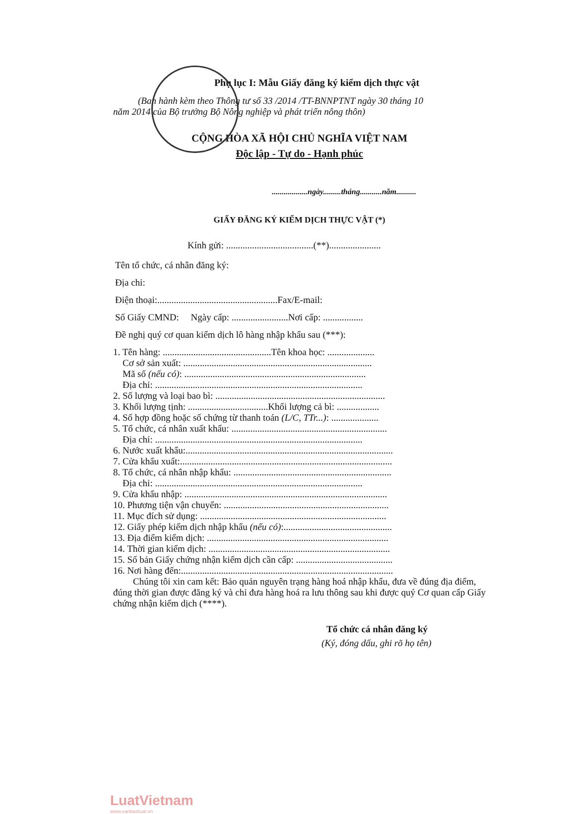Phụ lục I: Mẫu Giấy đăng ký kiểm dịch thực vật
(Ban hành kèm theo Thông tư số 33 /2014 /TT-BNNPTNT ngày 30 tháng 10
năm 2014 của Bộ trưởng Bộ Nông nghiệp và phát triển nông thôn)
CỘNG HÒA XÃ HỘI CHỦ NGHĨA VIỆT NAM
Độc lập - Tự do - Hạnh phúc
..................ngày.........tháng...........năm..........
GIẤY ĐĂNG KÝ KIỂM DỊCH THỰC VẬT (*)
Kính gửi: .....................................(**)......................
Tên tổ chức, cá nhân đăng ký:
Địa chỉ:
Điện thoại:...................................................Fax/E-mail:
Số Giấy CMND: Ngày cấp: ........................Nơi cấp: .................
Đề nghị quý cơ quan kiểm dịch lô hàng nhập khẩu sau (***):
1. Tên hàng: ..............................................Tên khoa học: ....................
Cơ sở sản xuất: ................................................................................
Mã số (nếu có): .............................................................................
Địa chỉ: ........................................................................................
2. Số lượng và loại bao bì: ........................................................................
3. Khối lượng tịnh: ..................................Khối lượng cả bì: ..................
4. Số hợp đồng hoặc số chứng từ thanh toán (L/C, TTr...): ....................
5. Tổ chức, cá nhân xuất khẩu: ..................................................................
Địa chỉ: ........................................................................................
6. Nước xuất khẩu:........................................................................................
7. Cửa khẩu xuất:..........................................................................................
8. Tổ chức, cá nhân nhập khẩu: ...................................................................
Địa chỉ: ........................................................................................
9. Cửa khẩu nhập: ......................................................................................
10. Phương tiện vận chuyển: ......................................................................
11. Mục đích sử dụng: ...............................................................................
12. Giấy phép kiểm dịch nhập khẩu (nếu có):..............................................
13. Địa điểm kiểm dịch: .............................................................................
14. Thời gian kiểm dịch: .............................................................................
15. Số bản Giấy chứng nhận kiểm dịch cần cấp: .........................................
16. Nơi hàng đến:..........................................................................................
Chúng tôi xin cam kết: Bảo quản nguyên trạng hàng hoá nhập khẩu, đưa về đúng địa điểm, đúng thời gian được đăng ký và chỉ đưa hàng hoá ra lưu thông sau khi được quý Cơ quan cấp Giấy chứng nhận kiểm dịch (****).
Tổ chức cá nhân đăng ký
(Ký, đóng dấu, ghi rõ họ tên)
LuatVietnam
www.vanbanluat.vn